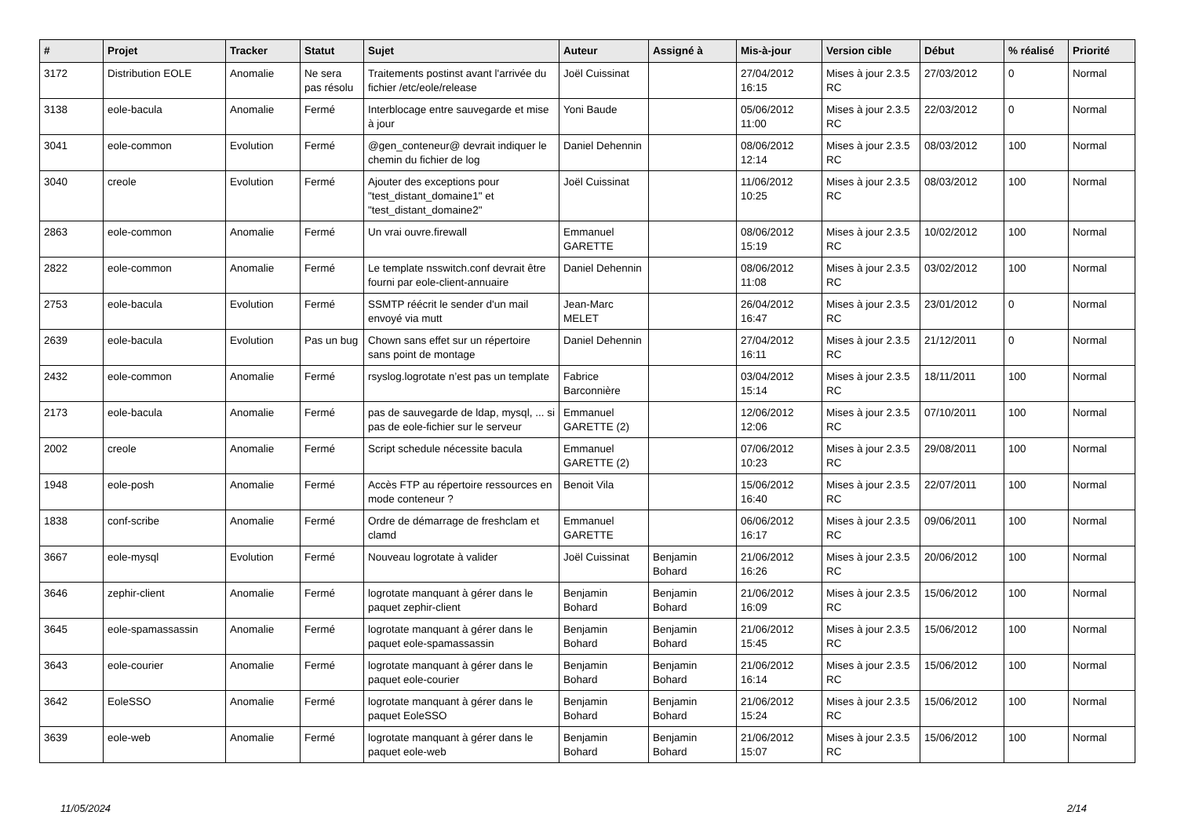| # | Projet | Tracker | Statut | Sujet | Auteur | Assigné à | Mis-à-jour | Version cible | Début | % réalisé | Priorité |
| --- | --- | --- | --- | --- | --- | --- | --- | --- | --- | --- | --- |
| 3172 | Distribution EOLE | Anomalie | Ne sera pas résolu | Traitements postinst avant l'arrivée du fichier /etc/eole/release | Joël Cuissinat | | 27/04/2012 16:15 | Mises à jour 2.3.5 RC | 27/03/2012 | 0 | Normal |
| 3138 | eole-bacula | Anomalie | Fermé | Interblocage entre sauvegarde et mise à jour | Yoni Baude | | 05/06/2012 11:00 | Mises à jour 2.3.5 RC | 22/03/2012 | 0 | Normal |
| 3041 | eole-common | Evolution | Fermé | @gen_conteneur@ devrait indiquer le chemin du fichier de log | Daniel Dehennin | | 08/06/2012 12:14 | Mises à jour 2.3.5 RC | 08/03/2012 | 100 | Normal |
| 3040 | creole | Evolution | Fermé | Ajouter des exceptions pour "test_distant_domaine1" et "test_distant_domaine2" | Joël Cuissinat | | 11/06/2012 10:25 | Mises à jour 2.3.5 RC | 08/03/2012 | 100 | Normal |
| 2863 | eole-common | Anomalie | Fermé | Un vrai ouvre.firewall | Emmanuel GARETTE | | 08/06/2012 15:19 | Mises à jour 2.3.5 RC | 10/02/2012 | 100 | Normal |
| 2822 | eole-common | Anomalie | Fermé | Le template nsswitch.conf devrait être fourni par eole-client-annuaire | Daniel Dehennin | | 08/06/2012 11:08 | Mises à jour 2.3.5 RC | 03/02/2012 | 100 | Normal |
| 2753 | eole-bacula | Evolution | Fermé | SSMTP réécrit le sender d'un mail envoyé via mutt | Jean-Marc MELET | | 26/04/2012 16:47 | Mises à jour 2.3.5 RC | 23/01/2012 | 0 | Normal |
| 2639 | eole-bacula | Evolution | Pas un bug | Chown sans effet sur un répertoire sans point de montage | Daniel Dehennin | | 27/04/2012 16:11 | Mises à jour 2.3.5 RC | 21/12/2011 | 0 | Normal |
| 2432 | eole-common | Anomalie | Fermé | rsyslog.logrotate n’est pas un template | Fabrice Barconnière | | 03/04/2012 15:14 | Mises à jour 2.3.5 RC | 18/11/2011 | 100 | Normal |
| 2173 | eole-bacula | Anomalie | Fermé | pas de sauvegarde de ldap, mysql, ... si pas de eole-fichier sur le serveur | Emmanuel GARETTE (2) | | 12/06/2012 12:06 | Mises à jour 2.3.5 RC | 07/10/2011 | 100 | Normal |
| 2002 | creole | Anomalie | Fermé | Script schedule nécessite bacula | Emmanuel GARETTE (2) | | 07/06/2012 10:23 | Mises à jour 2.3.5 RC | 29/08/2011 | 100 | Normal |
| 1948 | eole-posh | Anomalie | Fermé | Accès FTP au répertoire ressources en mode conteneur ? | Benoit Vila | | 15/06/2012 16:40 | Mises à jour 2.3.5 RC | 22/07/2011 | 100 | Normal |
| 1838 | conf-scribe | Anomalie | Fermé | Ordre de démarrage de freshclam et clamd | Emmanuel GARETTE | | 06/06/2012 16:17 | Mises à jour 2.3.5 RC | 09/06/2011 | 100 | Normal |
| 3667 | eole-mysql | Evolution | Fermé | Nouveau logrotate à valider | Joël Cuissinat | Benjamin Bohard | 21/06/2012 16:26 | Mises à jour 2.3.5 RC | 20/06/2012 | 100 | Normal |
| 3646 | zephir-client | Anomalie | Fermé | logrotate manquant à gérer dans le paquet zephir-client | Benjamin Bohard | Benjamin Bohard | 21/06/2012 16:09 | Mises à jour 2.3.5 RC | 15/06/2012 | 100 | Normal |
| 3645 | eole-spamassassin | Anomalie | Fermé | logrotate manquant à gérer dans le paquet eole-spamassassin | Benjamin Bohard | Benjamin Bohard | 21/06/2012 15:45 | Mises à jour 2.3.5 RC | 15/06/2012 | 100 | Normal |
| 3643 | eole-courier | Anomalie | Fermé | logrotate manquant à gérer dans le paquet eole-courier | Benjamin Bohard | Benjamin Bohard | 21/06/2012 16:14 | Mises à jour 2.3.5 RC | 15/06/2012 | 100 | Normal |
| 3642 | EoleSSO | Anomalie | Fermé | logrotate manquant à gérer dans le paquet EoleSSO | Benjamin Bohard | Benjamin Bohard | 21/06/2012 15:24 | Mises à jour 2.3.5 RC | 15/06/2012 | 100 | Normal |
| 3639 | eole-web | Anomalie | Fermé | logrotate manquant à gérer dans le paquet eole-web | Benjamin Bohard | Benjamin Bohard | 21/06/2012 15:07 | Mises à jour 2.3.5 RC | 15/06/2012 | 100 | Normal |
11/05/2024 2/14